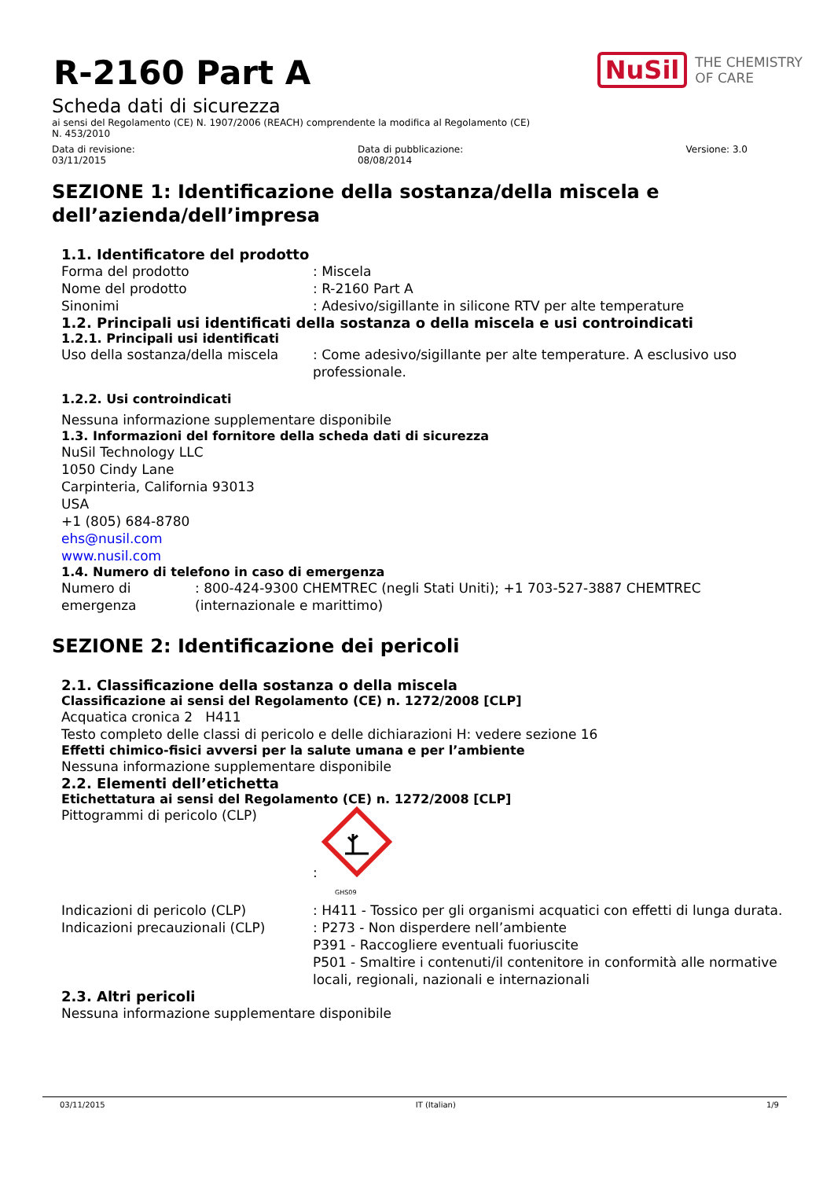R-2160 Part A
NuSil THE CHEMISTRY
OF CARE
Scheda dati di sicurezza
ai sensi del Regolamento (CE) N. 1907/2006 (REACH) comprendente la modifica al Regolamento (CE)
N. 453/2010
Data di revisione:
03/11/2015
Data di pubblicazione:
08/08/2014
Versione: 3.0
SEZIONE 1: Identificazione della sostanza/della miscela e dell’azienda/dell’impresa
1.1. Identificatore del prodotto
Forma del prodotto: Miscela
Nome del prodotto: R-2160 Part A
Sinonimi: Adesivo/sigillante in silicone RTV per alte temperature
1.2. Principali usi identificati della sostanza o della miscela e usi controindicati
1.2.1. Principali usi identificati
Uso della sostanza/della miscela: Come adesivo/sigillante per alte temperature. A esclusivo uso professionale.
1.2.2. Usi controindicati
Nessuna informazione supplementare disponibile
1.3. Informazioni del fornitore della scheda dati di sicurezza
NuSil Technology LLC
1050 Cindy Lane
Carpinteria, California 93013
USA
+1 (805) 684-8780
ehs@nusil.com
www.nusil.com
1.4. Numero di telefono in caso di emergenza
Numero di emergenza: 800-424-9300 CHEMTREC (negli Stati Uniti); +1 703-527-3887 CHEMTREC (internazionale e marittimo)
SEZIONE 2: Identificazione dei pericoli
2.1. Classificazione della sostanza o della miscela
Classificazione ai sensi del Regolamento (CE) n. 1272/2008 [CLP]
Acquatica cronica 2 H411
Testo completo delle classi di pericolo e delle dichiarazioni H: vedere sezione 16
Effetti chimico-fisici avversi per la salute umana e per l’ambiente
Nessuna informazione supplementare disponibile
2.2. Elementi dell’etichetta
Etichettatura ai sensi del Regolamento (CE) n. 1272/2008 [CLP]
Pittogrammi di pericolo (CLP):
GHS09
Indicazioni di pericolo (CLP): H411 - Tossico per gli organismi acquatici con effetti di lunga durata.
Indicazioni precauzionali (CLP): P273 - Non disperdere nell’ambiente
P391 - Raccogliere eventuali fuoriuscite
P501 - Smaltire i contenuti/il contenitore in conformità alle normative locali, regionali, nazionali e internazionali
2.3. Altri pericoli
Nessuna informazione supplementare disponibile
03/11/2015 IT (Italian) 1/9